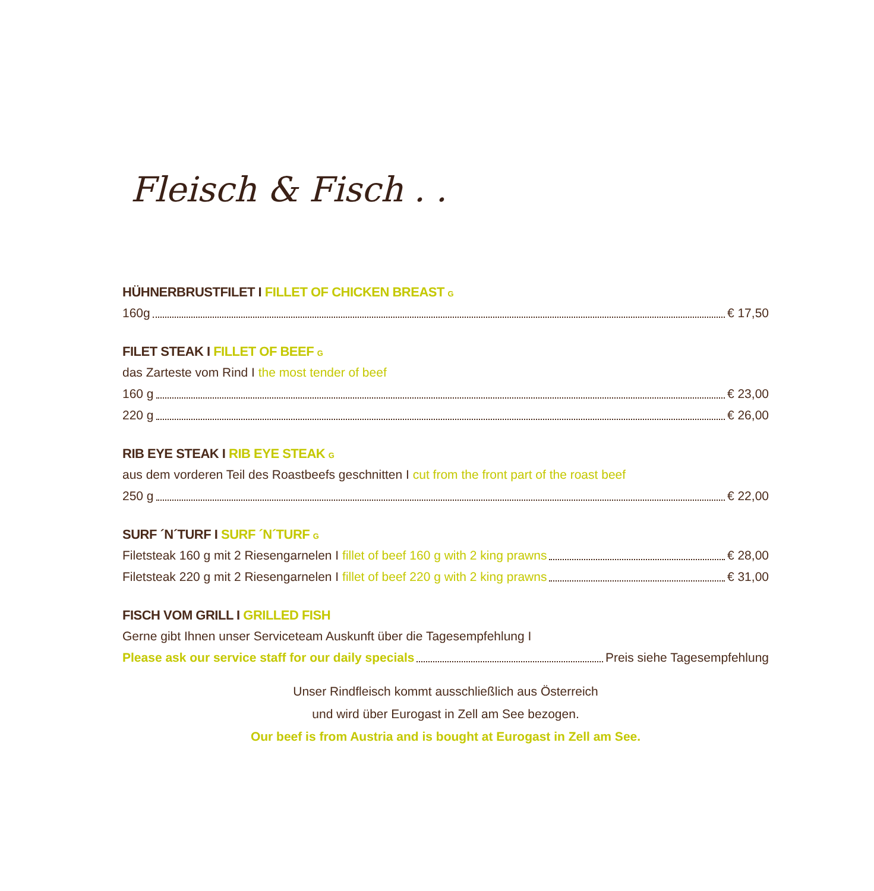Fleisch & Fisch . .
HÜHNERBRUSTFILET I FILLET OF CHICKEN BREAST G
160g € 17,50
FILET STEAK I FILLET OF BEEF G
das Zarteste vom Rind I the most tender of beef
160 g € 23,00
220 g € 26,00
RIB EYE STEAK I RIB EYE STEAK G
aus dem vorderen Teil des Roastbeefs geschnitten I cut from the front part of the roast beef
250 g € 22,00
SURF ´N´TURF I SURF ´N´TURF G
Filetsteak 160 g mit 2 Riesengarnelen I fillet of beef 160 g with 2 king prawns € 28,00
Filetsteak 220 g mit 2 Riesengarnelen I fillet of beef 220 g with 2 king prawns € 31,00
FISCH VOM GRILL I GRILLED FISH
Gerne gibt Ihnen unser Serviceteam Auskunft über die Tagesempfehlung I
Please ask our service staff for our daily specials Preis siehe Tagesempfehlung
Unser Rindfleisch kommt ausschließlich aus Österreich
und wird über Eurogast in Zell am See bezogen.
Our beef is from Austria and is bought at Eurogast in Zell am See.